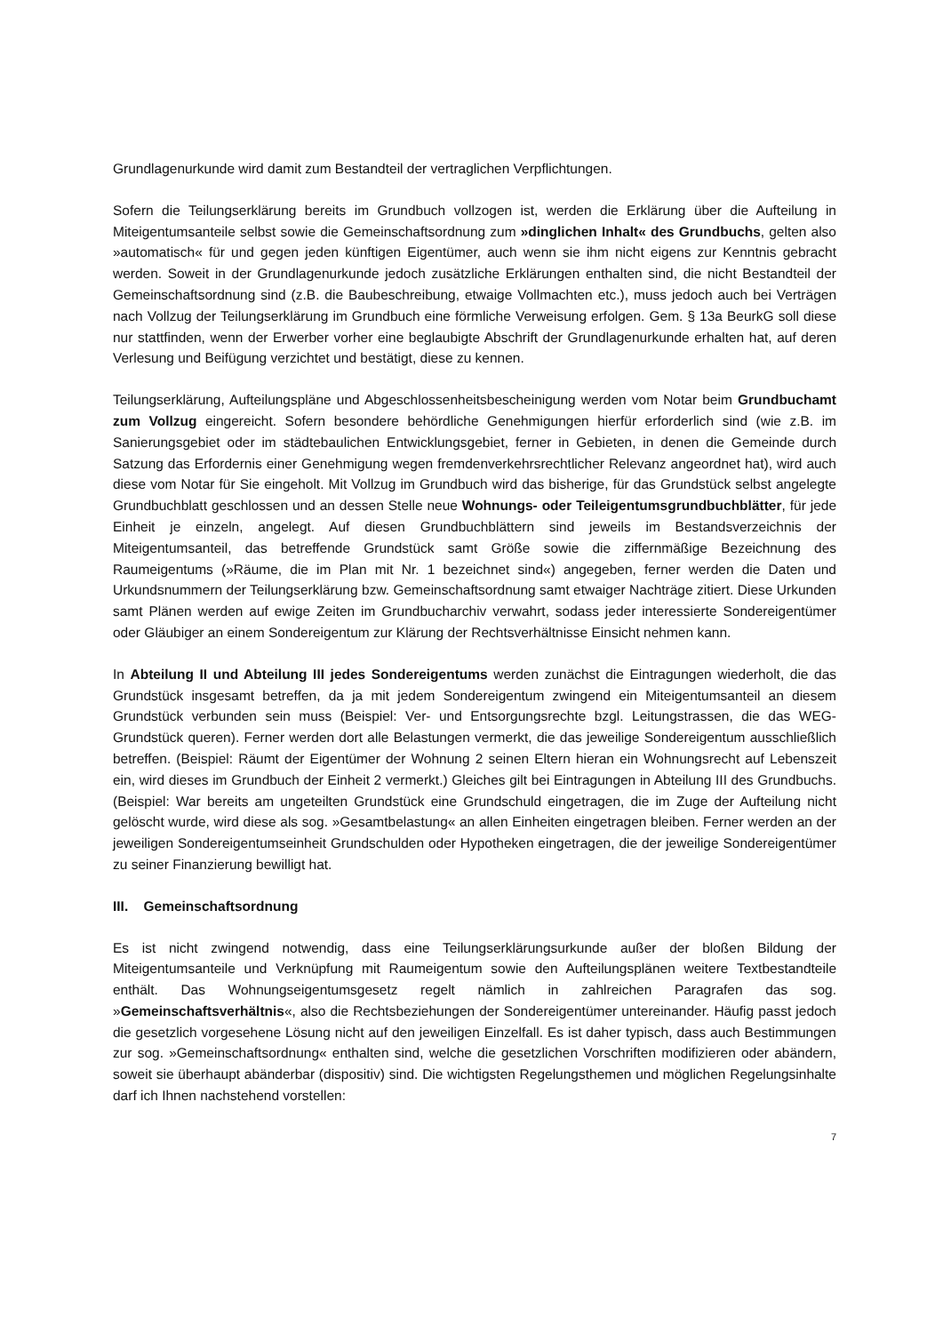Grundlagenurkunde wird damit zum Bestandteil der vertraglichen Verpflichtungen.
Sofern die Teilungserklärung bereits im Grundbuch vollzogen ist, werden die Erklärung über die Aufteilung in Miteigentumsanteile selbst sowie die Gemeinschaftsordnung zum »dinglichen Inhalt« des Grundbuchs, gelten also »automatisch« für und gegen jeden künftigen Eigentümer, auch wenn sie ihm nicht eigens zur Kenntnis gebracht werden. Soweit in der Grundlagenurkunde jedoch zusätzliche Erklärungen enthalten sind, die nicht Bestandteil der Gemeinschaftsordnung sind (z.B. die Baubeschreibung, etwaige Vollmachten etc.), muss jedoch auch bei Verträgen nach Vollzug der Teilungserklärung im Grundbuch eine förmliche Verweisung erfolgen. Gem. § 13a BeurkG soll diese nur stattfinden, wenn der Erwerber vorher eine beglaubigte Abschrift der Grundlagenurkunde erhalten hat, auf deren Verlesung und Beifügung verzichtet und bestätigt, diese zu kennen.
Teilungserklärung, Aufteilungspläne und Abgeschlossenheitsbescheinigung werden vom Notar beim Grundbuchamt zum Vollzug eingereicht. Sofern besondere behördliche Genehmigungen hierfür erforderlich sind (wie z.B. im Sanierungsgebiet oder im städtebaulichen Entwicklungsgebiet, ferner in Gebieten, in denen die Gemeinde durch Satzung das Erfordernis einer Genehmigung wegen fremdenverkehrsrechtlicher Relevanz angeordnet hat), wird auch diese vom Notar für Sie eingeholt. Mit Vollzug im Grundbuch wird das bisherige, für das Grundstück selbst angelegte Grundbuchblatt geschlossen und an dessen Stelle neue Wohnungs- oder Teileigentumsgrundbuchblätter, für jede Einheit je einzeln, angelegt. Auf diesen Grundbuchblättern sind jeweils im Bestandsverzeichnis der Miteigentumsanteil, das betreffende Grundstück samt Größe sowie die ziffernmäßige Bezeichnung des Raumeigentums (»Räume, die im Plan mit Nr. 1 bezeichnet sind«) angegeben, ferner werden die Daten und Urkundsnummern der Teilungserklärung bzw. Gemeinschaftsordnung samt etwaiger Nachträge zitiert. Diese Urkunden samt Plänen werden auf ewige Zeiten im Grundbucharchiv verwahrt, sodass jeder interessierte Sondereigentümer oder Gläubiger an einem Sondereigentum zur Klärung der Rechtsverhältnisse Einsicht nehmen kann.
In Abteilung II und Abteilung III jedes Sondereigentums werden zunächst die Eintragungen wiederholt, die das Grundstück insgesamt betreffen, da ja mit jedem Sondereigentum zwingend ein Miteigentumsanteil an diesem Grundstück verbunden sein muss (Beispiel: Ver- und Entsorgungsrechte bzgl. Leitungstrassen, die das WEG-Grundstück queren). Ferner werden dort alle Belastungen vermerkt, die das jeweilige Sondereigentum ausschließlich betreffen. (Beispiel: Räumt der Eigentümer der Wohnung 2 seinen Eltern hieran ein Wohnungsrecht auf Lebenszeit ein, wird dieses im Grundbuch der Einheit 2 vermerkt.) Gleiches gilt bei Eintragungen in Abteilung III des Grundbuchs. (Beispiel: War bereits am ungeteilten Grundstück eine Grundschuld eingetragen, die im Zuge der Aufteilung nicht gelöscht wurde, wird diese als sog. »Gesamtbelastung« an allen Einheiten eingetragen bleiben. Ferner werden an der jeweiligen Sondereigentumseinheit Grundschulden oder Hypotheken eingetragen, die der jeweilige Sondereigentümer zu seiner Finanzierung bewilligt hat.
III. Gemeinschaftsordnung
Es ist nicht zwingend notwendig, dass eine Teilungserklärungsurkunde außer der bloßen Bildung der Miteigentumsanteile und Verknüpfung mit Raumeigentum sowie den Aufteilungsplänen weitere Textbestandteile enthält. Das Wohnungseigentumsgesetz regelt nämlich in zahlreichen Paragrafen das sog. »Gemeinschaftsverhältnis«, also die Rechtsbeziehungen der Sondereigentümer untereinander. Häufig passt jedoch die gesetzlich vorgesehene Lösung nicht auf den jeweiligen Einzelfall. Es ist daher typisch, dass auch Bestimmungen zur sog. »Gemeinschaftsordnung« enthalten sind, welche die gesetzlichen Vorschriften modifizieren oder abändern, soweit sie überhaupt abänderbar (dispositiv) sind. Die wichtigsten Regelungsthemen und möglichen Regelungsinhalte darf ich Ihnen nachstehend vorstellen:
7